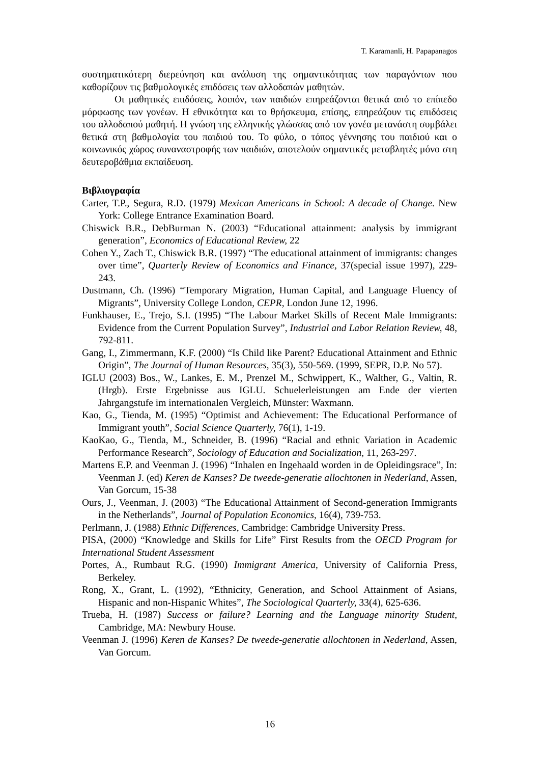T. Karamanli, H. Papapanagos
συστηματικότερη διερεύνηση και ανάλυση της σημαντικότητας των παραγόντων που καθορίζουν τις βαθμολογικές επιδόσεις των αλλοδαπών μαθητών.
Οι μαθητικές επιδόσεις, λοιπόν, των παιδιών επηρεάζονται θετικά από το επίπεδο μόρφωσης των γονέων. Η εθνικότητα και το θρήσκευμα, επίσης, επηρεάζουν τις επιδόσεις του αλλοδαπού μαθητή. Η γνώση της ελληνικής γλώσσας από τον γονέα μετανάστη συμβάλει θετικά στη βαθμολογία του παιδιού του. Το φύλο, ο τόπος γέννησης του παιδιού και ο κοινωνικός χώρος συναναστροφής των παιδιών, αποτελούν σημαντικές μεταβλητές μόνο στη δευτεροβάθμια εκπαίδευση.
Βιβλιογραφία
Carter, T.P., Segura, R.D. (1979) Mexican Americans in School: A decade of Change. New York: College Entrance Examination Board.
Chiswick B.R., DebBurman N. (2003) “Educational attainment: analysis by immigrant generation”, Economics of Educational Review, 22
Cohen Y., Zach T., Chiswick B.R. (1997) “The educational attainment of immigrants: changes over time”, Quarterly Review of Economics and Finance, 37(special issue 1997), 229-243.
Dustmann, Ch. (1996) “Temporary Migration, Human Capital, and Language Fluency of Migrants”, University College London, CEPR, London June 12, 1996.
Funkhauser, E., Trejo, S.I. (1995) “The Labour Market Skills of Recent Male Immigrants: Evidence from the Current Population Survey”, Industrial and Labor Relation Review, 48, 792-811.
Gang, I., Zimmermann, K.F. (2000) “Is Child like Parent? Educational Attainment and Ethnic Origin”, The Journal of Human Resources, 35(3), 550-569. (1999, SEPR, D.P. No 57).
IGLU (2003) Bos., W., Lankes, E. M., Prenzel M., Schwippert, K., Walther, G., Valtin, R. (Hrgb). Erste Ergebnisse aus IGLU. Schuelerleistungen am Ende der vierten Jahrgangstufe im internationalen Vergleich, Münster: Waxmann.
Kao, G., Tienda, M. (1995) “Optimist and Achievement: The Educational Performance of Immigrant youth”, Social Science Quarterly, 76(1), 1-19.
KaoKao, G., Tienda, M., Schneider, B. (1996) “Racial and ethnic Variation in Academic Performance Research”, Sociology of Education and Socialization, 11, 263-297.
Martens E.P. and Veenman J. (1996) “Inhalen en Ingehaald worden in de Opleidingsrace”, In: Veenman J. (ed) Keren de Kanses? De tweede-generatie allochtonen in Nederland, Assen, Van Gorcum, 15-38
Ours, J., Veenman, J. (2003) “The Educational Attainment of Second-generation Immigrants in the Netherlands”, Journal of Population Economics, 16(4), 739-753.
Perlmann, J. (1988) Ethnic Differences, Cambridge: Cambridge University Press.
PISA, (2000) “Knowledge and Skills for Life” First Results from the OECD Program for International Student Assessment
Portes, A., Rumbaut R.G. (1990) Immigrant America, University of California Press, Berkeley.
Rong, X., Grant, L. (1992), “Ethnicity, Generation, and School Attainment of Asians, Hispanic and non-Hispanic Whites”, The Sociological Quarterly, 33(4), 625-636.
Trueba, H. (1987) Success or failure? Learning and the Language minority Student, Cambridge, MA: Newbury House.
Veenman J. (1996) Keren de Kanses? De tweede-generatie allochtonen in Nederland, Assen, Van Gorcum.
16